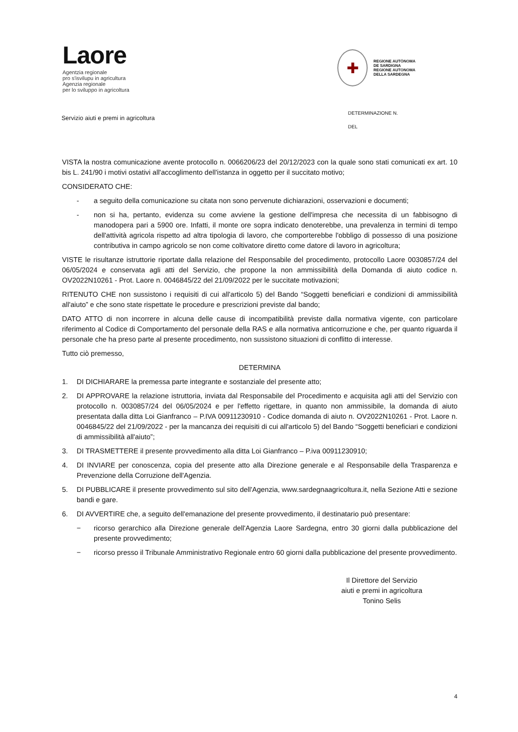Laore
Agentzia regionale
pro s'isvilupu in agricultura
Agenzia regionale
per lo sviluppo in agricoltura
✚
REGIONE AUTÒNOMA
DE SARDIGNA
REGIONE AUTONOMA
DELLA SARDEGNA
Servizio aiuti e premi in agricoltura
DETERMINAZIONE N.
DEL
VISTA la nostra comunicazione avente protocollo n. 0066206/23 del 20/12/2023 con la quale sono stati comunicati ex art. 10 bis L. 241/90 i motivi ostativi all'accoglimento dell'istanza in oggetto per il succitato motivo;
CONSIDERATO CHE:
- a seguito della comunicazione su citata non sono pervenute dichiarazioni, osservazioni e documenti;
- non si ha, pertanto, evidenza su come avviene la gestione dell'impresa che necessita di un fabbisogno di manodopera pari a 5900 ore. Infatti, il monte ore sopra indicato denoterebbe, una prevalenza in termini di tempo dell'attività agricola rispetto ad altra tipologia di lavoro, che comporterebbe l'obbligo di possesso di una posizione contributiva in campo agricolo se non come coltivatore diretto come datore di lavoro in agricoltura;
VISTE le risultanze istruttorie riportate dalla relazione del Responsabile del procedimento, protocollo Laore 0030857/24 del 06/05/2024 e conservata agli atti del Servizio, che propone la non ammissibilità della Domanda di aiuto codice n. OV2022N10261 - Prot. Laore n. 0046845/22 del 21/09/2022 per le succitate motivazioni;
RITENUTO CHE non sussistono i requisiti di cui all'articolo 5) del Bando “Soggetti beneficiari e condizioni di ammissibilità all'aiuto” e che sono state rispettate le procedure e prescrizioni previste dal bando;
DATO ATTO di non incorrere in alcuna delle cause di incompatibilità previste dalla normativa vigente, con particolare riferimento al Codice di Comportamento del personale della RAS e alla normativa anticorruzione e che, per quanto riguarda il personale che ha preso parte al presente procedimento, non sussistono situazioni di conflitto di interesse.
Tutto ciò premesso,
DETERMINA
1. DI DICHIARARE la premessa parte integrante e sostanziale del presente atto;
2. DI APPROVARE la relazione istruttoria, inviata dal Responsabile del Procedimento e acquisita agli atti del Servizio con protocollo n. 0030857/24 del 06/05/2024 e per l'effetto rigettare, in quanto non ammissibile, la domanda di aiuto presentata dalla ditta Loi Gianfranco – P.IVA 00911230910 - Codice domanda di aiuto n. OV2022N10261 - Prot. Laore n. 0046845/22 del 21/09/2022 - per la mancanza dei requisiti di cui all'articolo 5) del Bando “Soggetti beneficiari e condizioni di ammissibilità all'aiuto”;
3. DI TRASMETTERE il presente provvedimento alla ditta Loi Gianfranco – P.iva 00911230910;
4. DI INVIARE per conoscenza, copia del presente atto alla Direzione generale e al Responsabile della Trasparenza e Prevenzione della Corruzione dell'Agenzia.
5. DI PUBBLICARE il presente provvedimento sul sito dell'Agenzia, www.sardegnaagricoltura.it, nella Sezione Atti e sezione bandi e gare.
6. DI AVVERTIRE che, a seguito dell'emanazione del presente provvedimento, il destinatario può presentare:
− ricorso gerarchico alla Direzione generale dell'Agenzia Laore Sardegna, entro 30 giorni dalla pubblicazione del presente provvedimento;
− ricorso presso il Tribunale Amministrativo Regionale entro 60 giorni dalla pubblicazione del presente provvedimento.
Il Direttore del Servizio
aiuti e premi in agricoltura
Tonino Selis
4